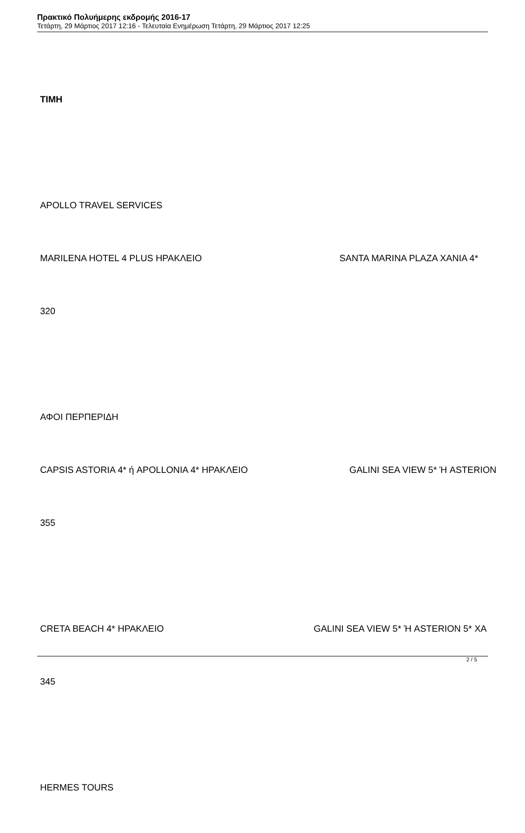Πρακτικό Πολυήμερης εκδρομής 2016-17
Τετάρτη, 29 Μάρτιος 2017 12:16 - Τελευταία Ενημέρωση Τετάρτη, 29 Μάρτιος 2017 12:25
ΤΙΜΗ
APOLLO TRAVEL SERVICES
MARILENA HOTEL 4 PLUS ΗΡΑΚΛΕΙΟ SANTA MARINA PLAZA ΧΑΝΙΑ 4*
320
ΑΦΟΙ ΠΕΡΠΕΡΙΔΗ
CAPSIS ASTORIA 4* ή APOLLONIA 4* ΗΡΑΚΛΕΙΟ GALINI SEA VIEW 5* Ή ASTERION
355
CRETA BEACH 4* ΗΡΑΚΛΕΙΟ GALINI SEA VIEW 5* Ή ASTERION 5* ΧΑ
345
HERMES TOURS
2 / 5